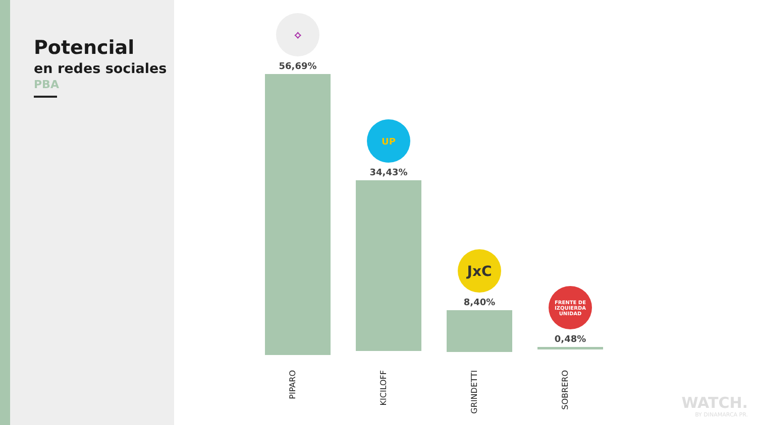Potencial
en redes sociales
PBA
⟡
56,69%
UP
34,43%
JxC
8,40%
FRENTE DE IZQUIERDA UNIDAD
0,48%
PIPARO
KICILOFF
GRINDETTI
SOBRERO
WATCH.
BY DINAMARCA PR.